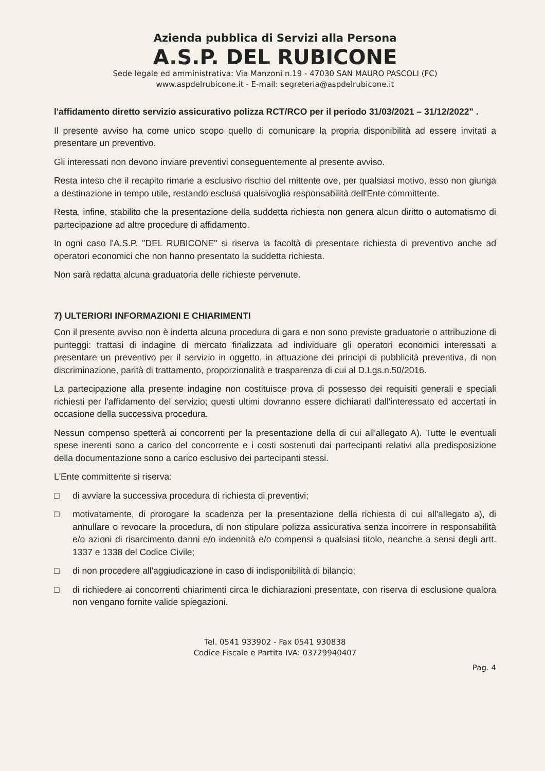Azienda pubblica di Servizi alla Persona
A.S.P. DEL RUBICONE
Sede legale ed amministrativa: Via Manzoni n.19 - 47030 SAN MAURO PASCOLI (FC)
www.aspdelrubicone.it - E-mail: segreteria@aspdelrubicone.it
l'affidamento diretto servizio assicurativo polizza RCT/RCO per il periodo 31/03/2021 – 31/12/2022" .
Il presente avviso ha come unico scopo quello di comunicare la propria disponibilità ad essere invitati a presentare un preventivo.
Gli interessati non devono inviare preventivi conseguentemente al presente avviso.
Resta inteso che il recapito rimane a esclusivo rischio del mittente ove, per qualsiasi motivo, esso non giunga a destinazione in tempo utile, restando esclusa qualsivoglia responsabilità dell'Ente committente.
Resta, infine, stabilito che la presentazione della suddetta richiesta non genera alcun diritto o automatismo di partecipazione ad altre procedure di affidamento.
In ogni caso l'A.S.P. "DEL RUBICONE" si riserva la facoltà di presentare richiesta di preventivo anche ad operatori economici che non hanno presentato la suddetta richiesta.
Non sarà redatta alcuna graduatoria delle richieste pervenute.
7) ULTERIORI INFORMAZIONI E CHIARIMENTI
Con il presente avviso non è indetta alcuna procedura di gara e non sono previste graduatorie o attribuzione di punteggi: trattasi di indagine di mercato finalizzata ad individuare gli operatori economici interessati a presentare un preventivo per il servizio in oggetto, in attuazione dei principi di pubblicità preventiva, di non discriminazione, parità di trattamento, proporzionalità e trasparenza di cui al D.Lgs.n.50/2016.
La partecipazione alla presente indagine non costituisce prova di possesso dei requisiti generali e speciali richiesti per l'affidamento del servizio; questi ultimi dovranno essere dichiarati dall'interessato ed accertati in occasione della successiva procedura.
Nessun compenso spetterà ai concorrenti per la presentazione della di cui all'allegato A). Tutte le eventuali spese inerenti sono a carico del concorrente e i costi sostenuti dai partecipanti relativi alla predisposizione della documentazione sono a carico esclusivo dei partecipanti stessi.
L'Ente committente si riserva:
□ di avviare la successiva procedura di richiesta di preventivi;
□ motivatamente, di prorogare la scadenza per la presentazione della richiesta di cui all'allegato a), di annullare o revocare la procedura, di non stipulare polizza assicurativa senza incorrere in responsabilità e/o azioni di risarcimento danni e/o indennità e/o compensi a qualsiasi titolo, neanche a sensi degli artt. 1337 e 1338 del Codice Civile;
□ di non procedere all'aggiudicazione in caso di indisponibilità di bilancio;
□ di richiedere ai concorrenti chiarimenti circa le dichiarazioni presentate, con riserva di esclusione qualora non vengano fornite valide spiegazioni.
Tel. 0541 933902 - Fax 0541 930838
Codice Fiscale e Partita IVA: 03729940407
Pag. 4